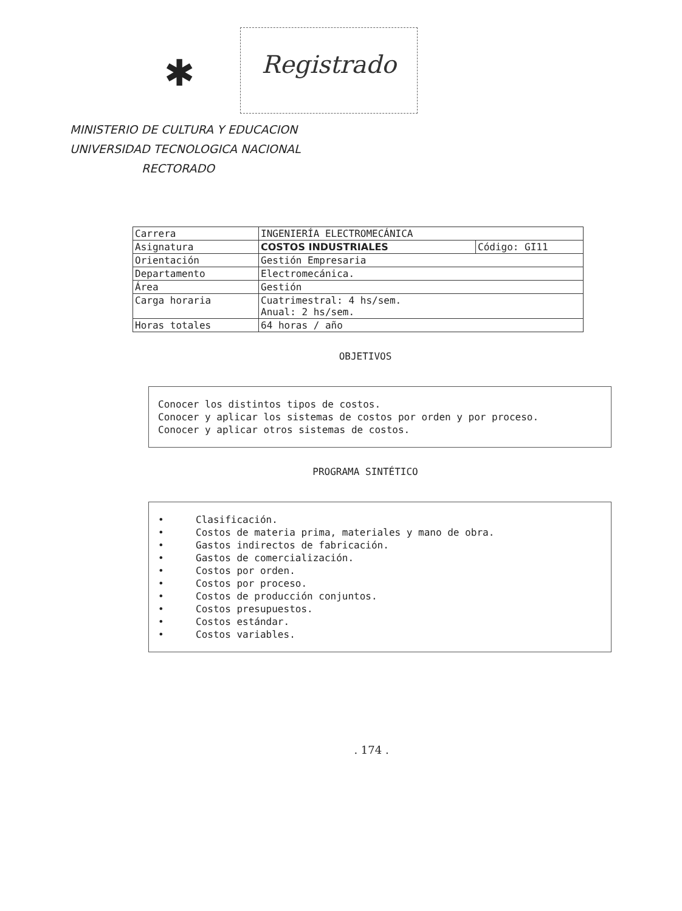✱
Registrado
MINISTERIO DE CULTURA Y EDUCACION
UNIVERSIDAD TECNOLOGICA NACIONAL
RECTORADO
| Carrera | INGENIERÍA ELECTROMECÁNICA | |
| Asignatura | COSTOS INDUSTRIALES | Código: GI11 |
| Orientación | Gestión Empresaria | |
| Departamento | Electromecánica. | |
| Área | Gestión | |
| Carga horaria | Cuatrimestral: 4 hs/sem. Anual: 2 hs/sem. | |
| Horas totales | 64 horas / año | |
OBJETIVOS
Conocer los distintos tipos de costos.
Conocer y aplicar los sistemas de costos por orden y por proceso.
Conocer y aplicar otros sistemas de costos.
PROGRAMA SINTÉTICO
• Clasificación.
• Costos de materia prima, materiales y mano de obra.
• Gastos indirectos de fabricación.
• Gastos de comercialización.
• Costos por orden.
• Costos por proceso.
• Costos de producción conjuntos.
• Costos presupuestos.
• Costos estándar.
• Costos variables.
. 174 .